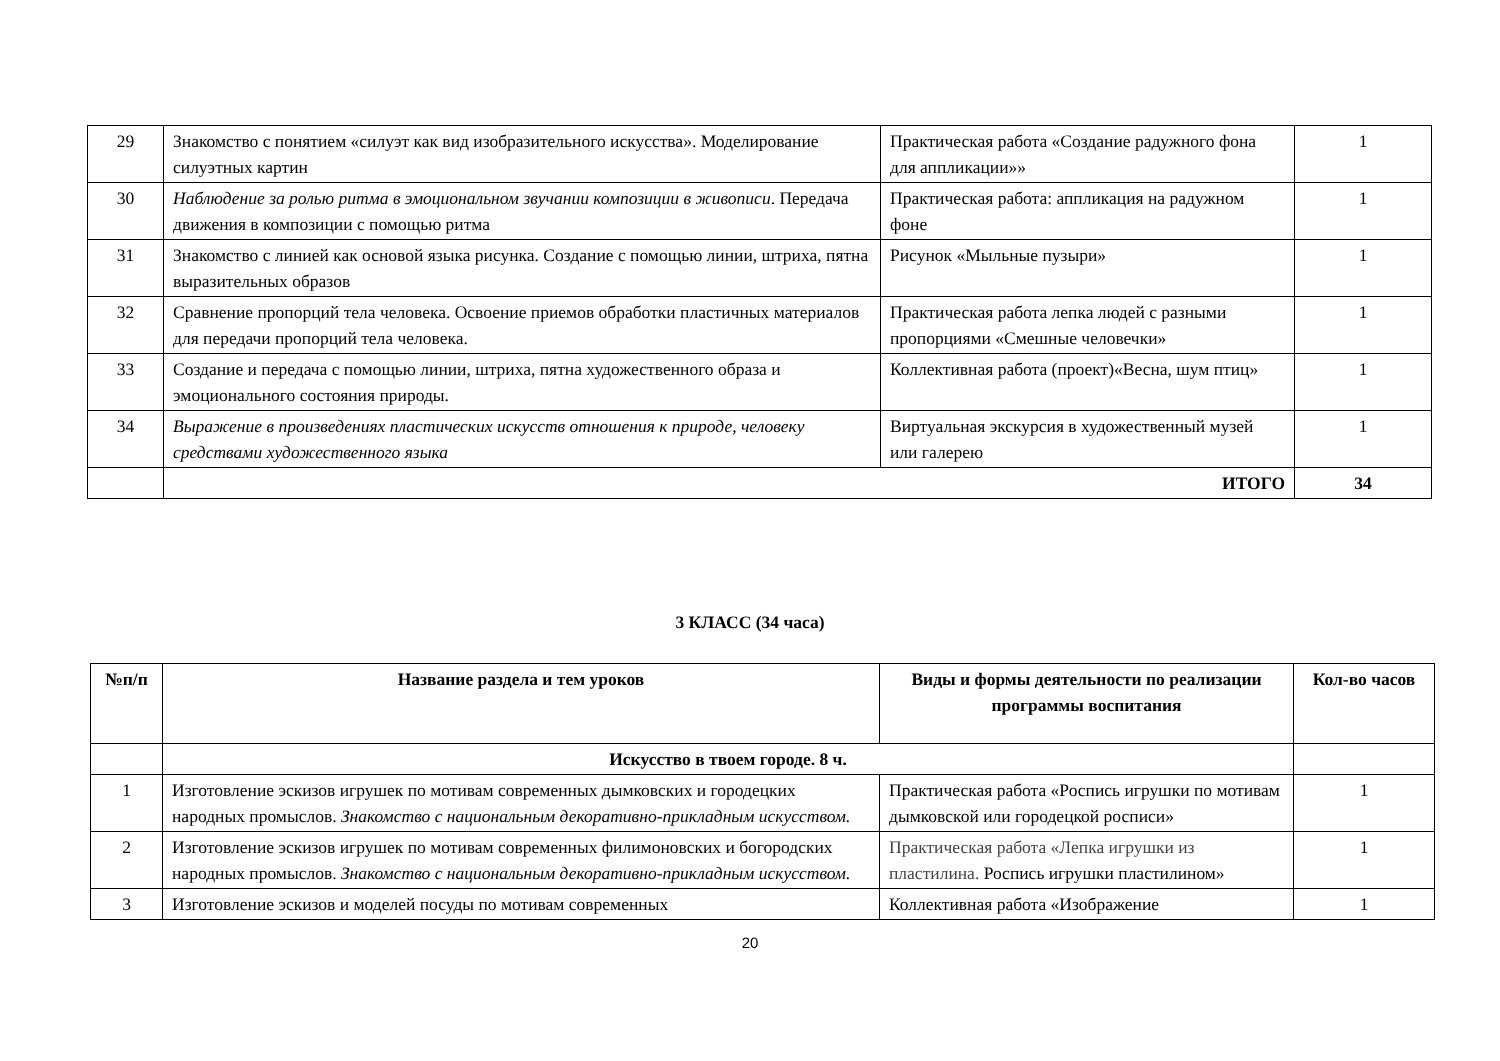| 29 | Знакомство с понятием «силуэт как вид изобразительного искусства». Моделирование силуэтных картин | Практическая работа «Создание радужного фона для аппликации»» | 1 |
| 30 | Наблюдение за ролью ритма в эмоциональном звучании композиции в живописи . Передача движения в композиции с помощью ритма | Практическая работа: аппликация на радужном фоне | 1 |
| 31 | Знакомство с линией как основой языка рисунка. Создание с помощью линии, штриха, пятна выразительных образов | Рисунок «Мыльные пузыри» | 1 |
| 32 | Сравнение пропорций тела человека. Освоение приемов обработки пластичных материалов для передачи пропорций тела человека. | Практическая работа лепка людей с разными пропорциями «Смешные человечки» | 1 |
| 33 | Создание и передача с помощью линии, штриха, пятна художественного образа и эмоционального состояния природы. | Коллективная работа (проект)«Весна, шум птиц» | 1 |
| 34 | Выражение в произведениях пластических искусств отношения к природе, человеку средствами художественного языка | Виртуальная экскурсия в художественный музей или галерею | 1 |
| | ИТОГО | | 34 |
3 КЛАСС (34 часа)
| №п/п | Название раздела и тем уроков | Виды и формы деятельности по реализации программы воспитания | Кол-во часов |
| --- | --- | --- | --- |
| | Искусство в твоем городе. 8 ч. | | |
| 1 | Изготовление эскизов игрушек по мотивам современных дымковских и городецких народных промыслов. Знакомство с национальным декоративно-прикладным искусством. | Практическая работа «Роспись игрушки по мотивам дымковской или городецкой росписи» | 1 |
| 2 | Изготовление эскизов игрушек по мотивам современных филимоновских и богородских народных промыслов. Знакомство с национальным декоративно-прикладным искусством. | Практическая работа «Лепка игрушки из пластилина. Роспись игрушки пластилином» | 1 |
| 3 | Изготовление эскизов и моделей посуды по мотивам современных | Коллективная работа «Изображение | 1 |
20